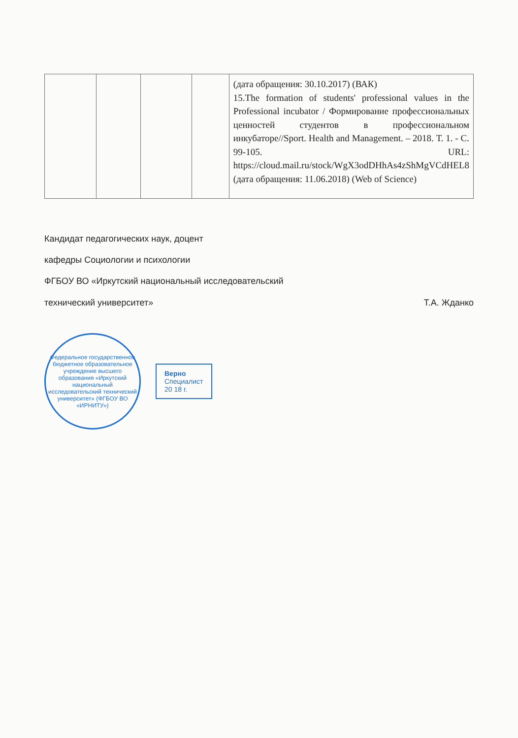| | | | | (дата обращения: 30.10.2017) (ВАК) 15.The formation of students' professional values in the Professional incubator / Формирование профессиональных ценностей студентов в профессиональном инкубаторе//Sport. Health and Management. – 2018. Т. 1. - С. 99-105. URL: https://cloud.mail.ru/stock/WgX3odDHhAs4zShMgVCdHEL8 (дата обращения: 11.06.2018) (Web of Science) |
Кандидат педагогических наук, доцент
кафедры Социологии и психологии
ФГБОУ ВО «Иркутский национальный исследовательский
технический университет» Т.А. Жданко
Федеральное государственное бюджетное образовательное учреждение высшего образования «Иркутский национальный исследовательский технический университет» (ФГБОУ ВО «ИРНИТУ»)
Верно
Специалист
20 18 г.